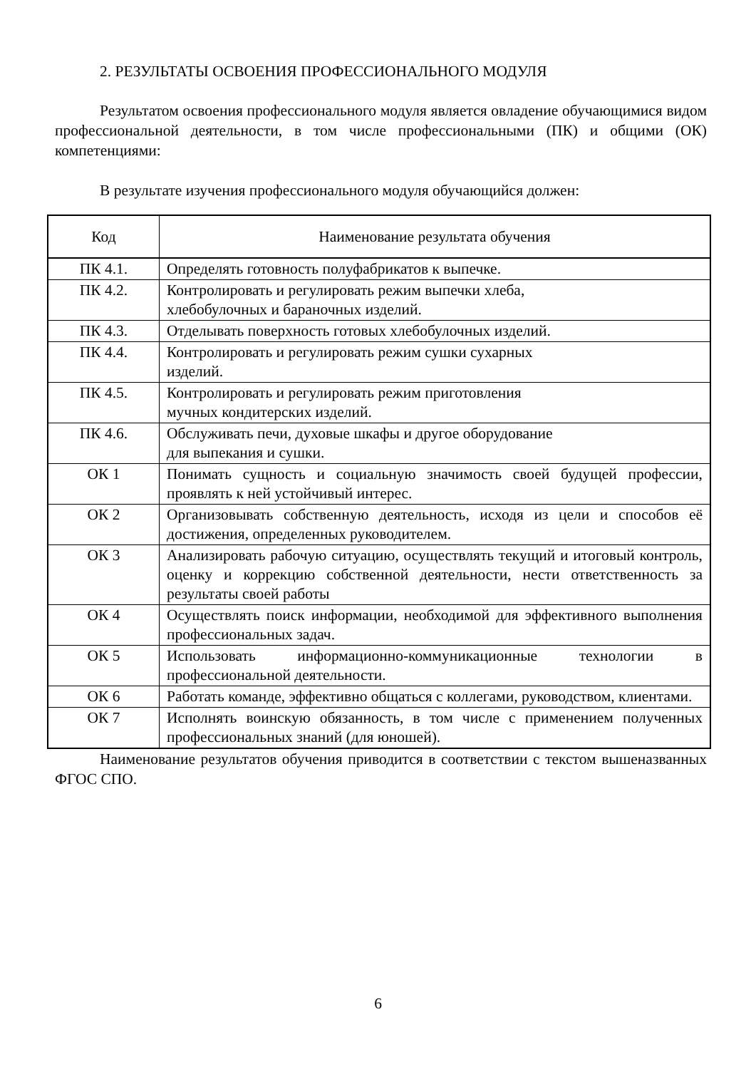2. РЕЗУЛЬТАТЫ ОСВОЕНИЯ ПРОФЕССИОНАЛЬНОГО МОДУЛЯ
Результатом освоения профессионального модуля является овладение обучающимися видом профессиональной деятельности, в том числе профессиональными (ПК) и общими (ОК) компетенциями:
В результате изучения профессионального модуля обучающийся должен:
| Код | Наименование результата обучения |
| --- | --- |
| ПК 4.1. | Определять готовность полуфабрикатов к выпечке. |
| ПК 4.2. | Контролировать и регулировать режим выпечки хлеба, хлебобулочных и бараночных изделий. |
| ПК 4.3. | Отделывать поверхность готовых хлебобулочных изделий. |
| ПК 4.4. | Контролировать и регулировать режим сушки сухарных изделий. |
| ПК 4.5. | Контролировать и регулировать режим приготовления мучных кондитерских изделий. |
| ПК 4.6. | Обслуживать печи, духовые шкафы и другое оборудование для выпекания и сушки. |
| ОК 1 | Понимать сущность и социальную значимость своей будущей профессии, проявлять к ней устойчивый интерес. |
| ОК 2 | Организовывать собственную деятельность, исходя из цели и способов её достижения, определенных руководителем. |
| ОК 3 | Анализировать рабочую ситуацию, осуществлять текущий и итоговый контроль, оценку и коррекцию собственной деятельности, нести ответственность за результаты своей работы |
| ОК 4 | Осуществлять поиск информации, необходимой для эффективного выполнения профессиональных задач. |
| ОК 5 | Использовать информационно-коммуникационные технологии в профессиональной деятельности. |
| ОК 6 | Работать команде, эффективно общаться с коллегами, руководством, клиентами. |
| ОК 7 | Исполнять воинскую обязанность, в том числе с применением полученных профессиональных знаний (для юношей). |
Наименование результатов обучения приводится в соответствии с текстом вышеназванных ФГОС СПО.
6